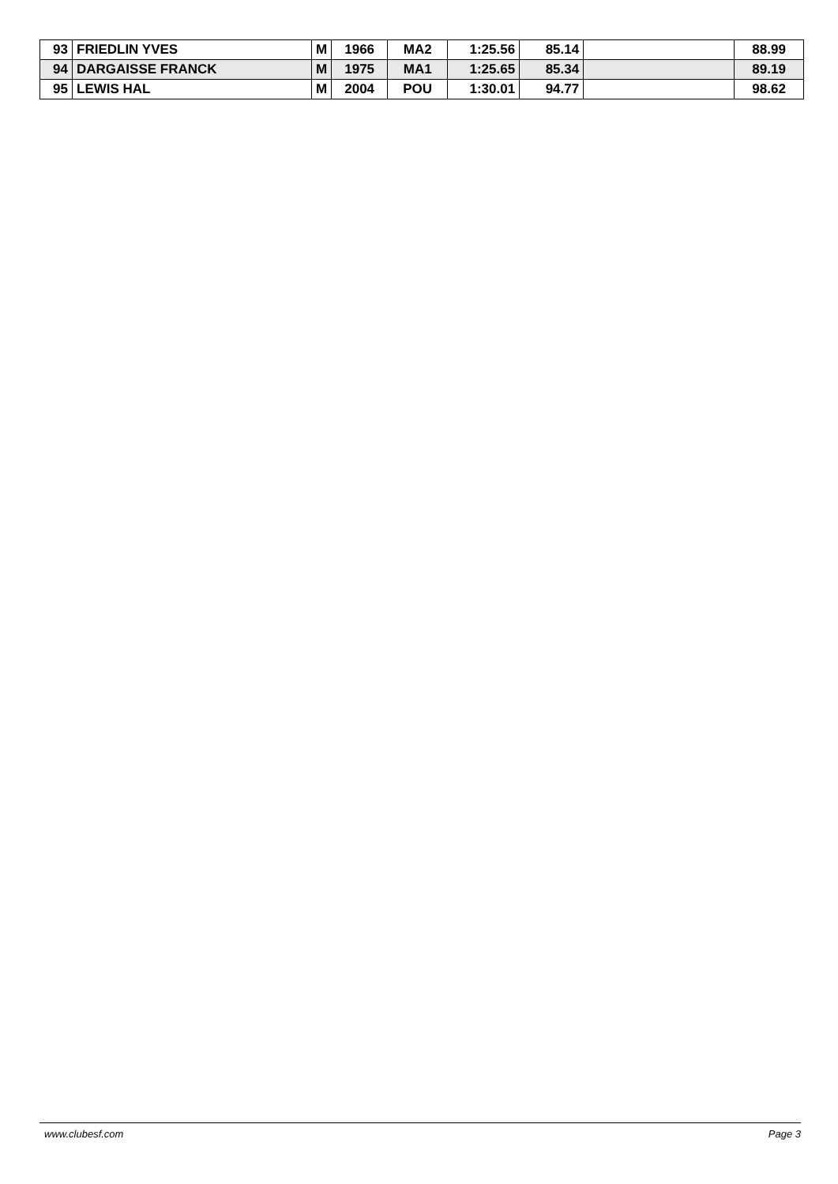| 93 | FRIEDLIN YVES | M | 1966 | MA2 | 1:25.56 | 85.14 | | 88.99 |
| 94 | DARGAISSE FRANCK | M | 1975 | MA1 | 1:25.65 | 85.34 | | 89.19 |
| 95 | LEWIS HAL | M | 2004 | POU | 1:30.01 | 94.77 | | 98.62 |
www.clubesf.com Page 3